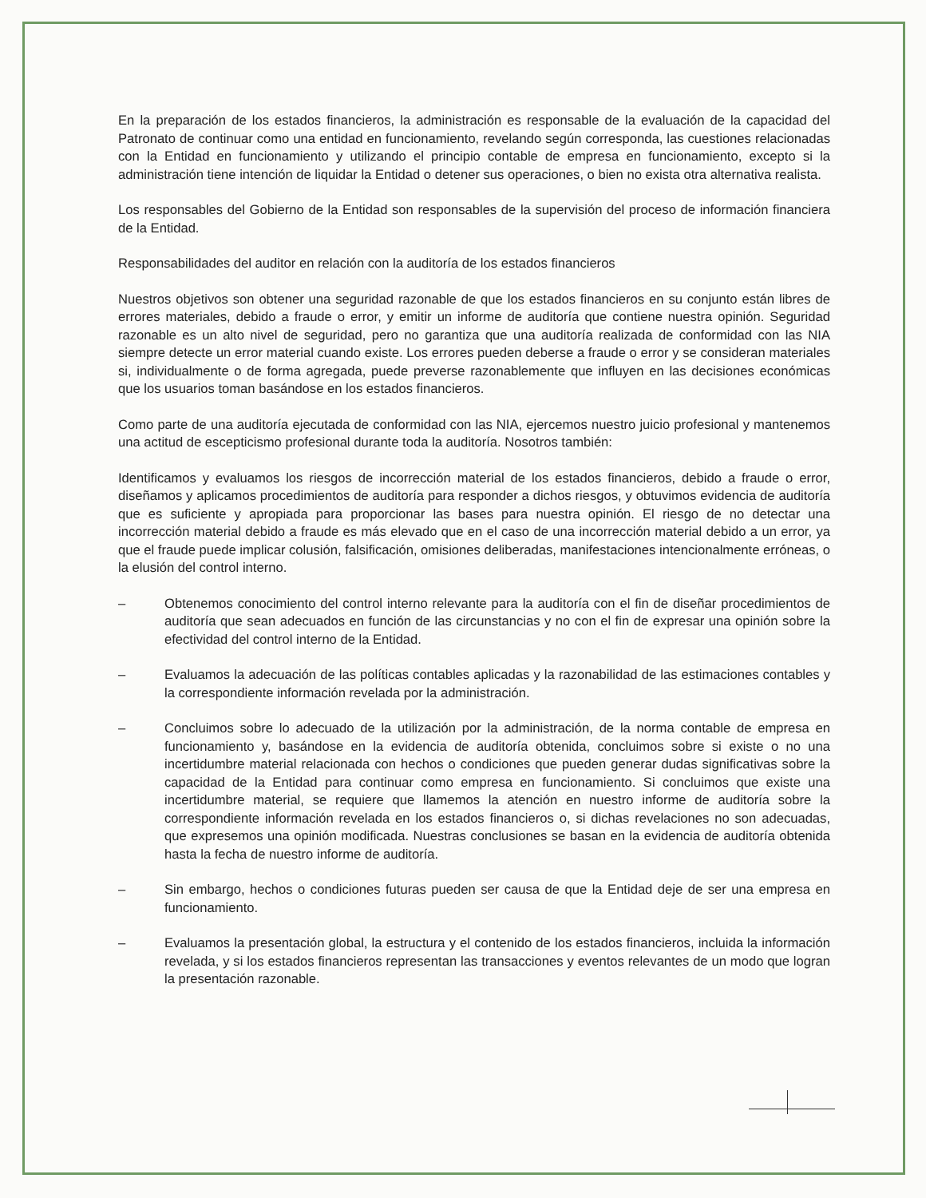En la preparación de los estados financieros, la administración es responsable de la evaluación de la capacidad del Patronato de continuar como una entidad en funcionamiento, revelando según corresponda, las cuestiones relacionadas con la Entidad en funcionamiento y utilizando el principio contable de empresa en funcionamiento, excepto si la administración tiene intención de liquidar la Entidad o detener sus operaciones, o bien no exista otra alternativa realista.
Los responsables del Gobierno de la Entidad son responsables de la supervisión del proceso de información financiera de la Entidad.
Responsabilidades del auditor en relación con la auditoría de los estados financieros
Nuestros objetivos son obtener una seguridad razonable de que los estados financieros en su conjunto están libres de errores materiales, debido a fraude o error, y emitir un informe de auditoría que contiene nuestra opinión. Seguridad razonable es un alto nivel de seguridad, pero no garantiza que una auditoría realizada de conformidad con las NIA siempre detecte un error material cuando existe. Los errores pueden deberse a fraude o error y se consideran materiales si, individualmente o de forma agregada, puede preverse razonablemente que influyen en las decisiones económicas que los usuarios toman basándose en los estados financieros.
Como parte de una auditoría ejecutada de conformidad con las NIA, ejercemos nuestro juicio profesional y mantenemos una actitud de escepticismo profesional durante toda la auditoría. Nosotros también:
Identificamos y evaluamos los riesgos de incorrección material de los estados financieros, debido a fraude o error, diseñamos y aplicamos procedimientos de auditoría para responder a dichos riesgos, y obtuvimos evidencia de auditoría que es suficiente y apropiada para proporcionar las bases para nuestra opinión. El riesgo de no detectar una incorrección material debido a fraude es más elevado que en el caso de una incorrección material debido a un error, ya que el fraude puede implicar colusión, falsificación, omisiones deliberadas, manifestaciones intencionalmente erróneas, o la elusión del control interno.
– Obtenemos conocimiento del control interno relevante para la auditoría con el fin de diseñar procedimientos de auditoría que sean adecuados en función de las circunstancias y no con el fin de expresar una opinión sobre la efectividad del control interno de la Entidad.
– Evaluamos la adecuación de las políticas contables aplicadas y la razonabilidad de las estimaciones contables y la correspondiente información revelada por la administración.
– Concluimos sobre lo adecuado de la utilización por la administración, de la norma contable de empresa en funcionamiento y, basándose en la evidencia de auditoría obtenida, concluimos sobre si existe o no una incertidumbre material relacionada con hechos o condiciones que pueden generar dudas significativas sobre la capacidad de la Entidad para continuar como empresa en funcionamiento. Si concluimos que existe una incertidumbre material, se requiere que llamemos la atención en nuestro informe de auditoría sobre la correspondiente información revelada en los estados financieros o, si dichas revelaciones no son adecuadas, que expresemos una opinión modificada. Nuestras conclusiones se basan en la evidencia de auditoría obtenida hasta la fecha de nuestro informe de auditoría.
– Sin embargo, hechos o condiciones futuras pueden ser causa de que la Entidad deje de ser una empresa en funcionamiento.
– Evaluamos la presentación global, la estructura y el contenido de los estados financieros, incluida la información revelada, y si los estados financieros representan las transacciones y eventos relevantes de un modo que logran la presentación razonable.